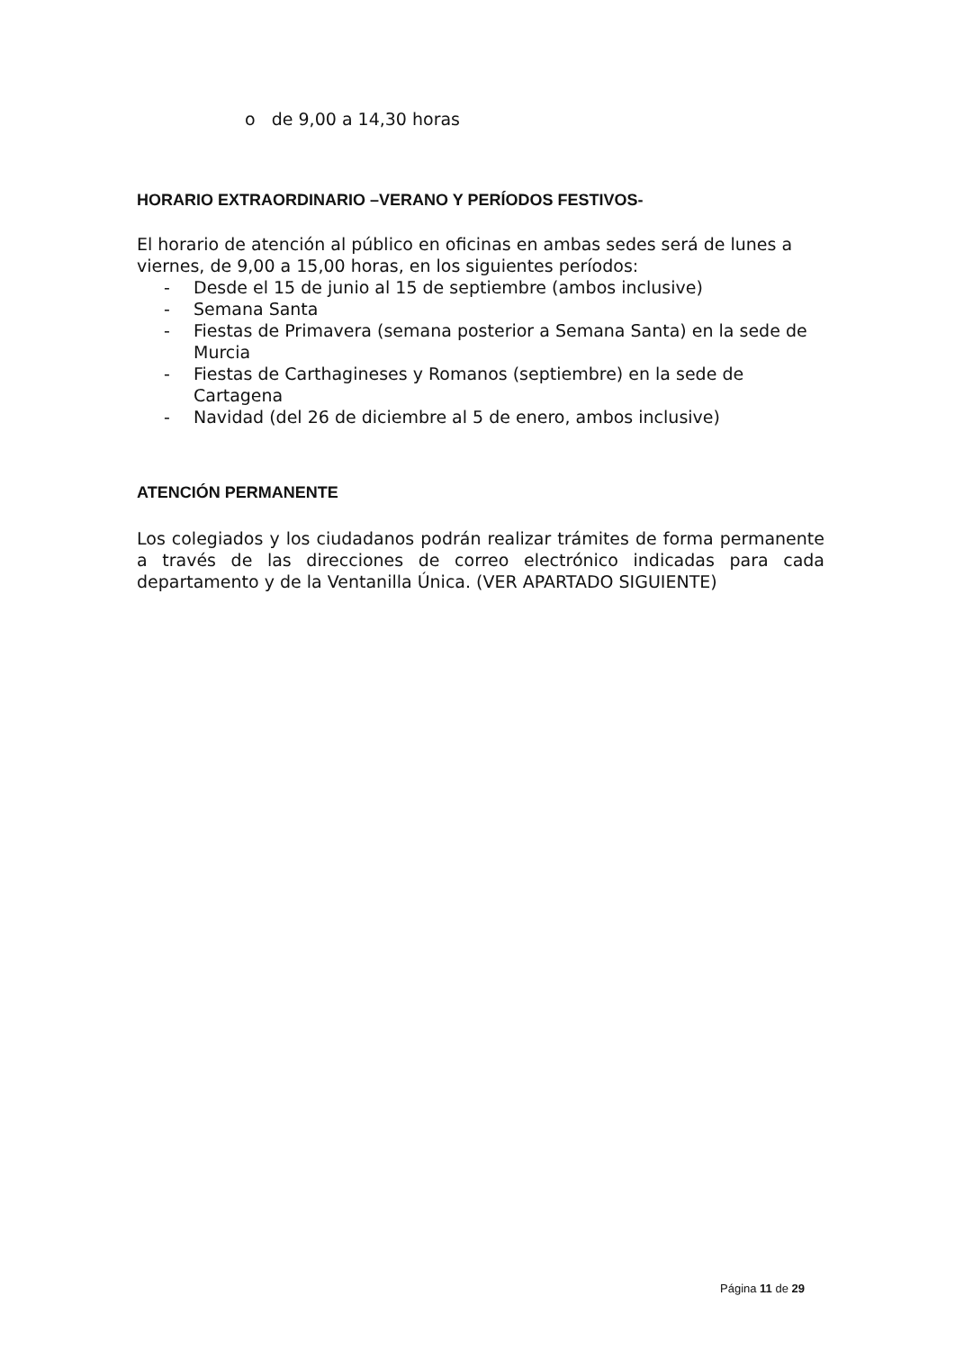o de 9,00 a 14,30 horas
HORARIO EXTRAORDINARIO –VERANO Y PERÍODOS FESTIVOS-
El horario de atención al público en oficinas en ambas sedes será de lunes a viernes, de 9,00 a 15,00 horas, en los siguientes períodos:
- Desde el 15 de junio al 15 de septiembre (ambos inclusive)
- Semana Santa
- Fiestas de Primavera (semana posterior a Semana Santa) en la sede de Murcia
- Fiestas de Carthagineses y Romanos (septiembre) en la sede de Cartagena
- Navidad (del 26 de diciembre al 5 de enero, ambos inclusive)
ATENCIÓN PERMANENTE
Los colegiados y los ciudadanos podrán realizar trámites de forma permanente a través de las direcciones de correo electrónico indicadas para cada departamento y de la Ventanilla Única. (VER APARTADO SIGUIENTE)
Página 11 de 29